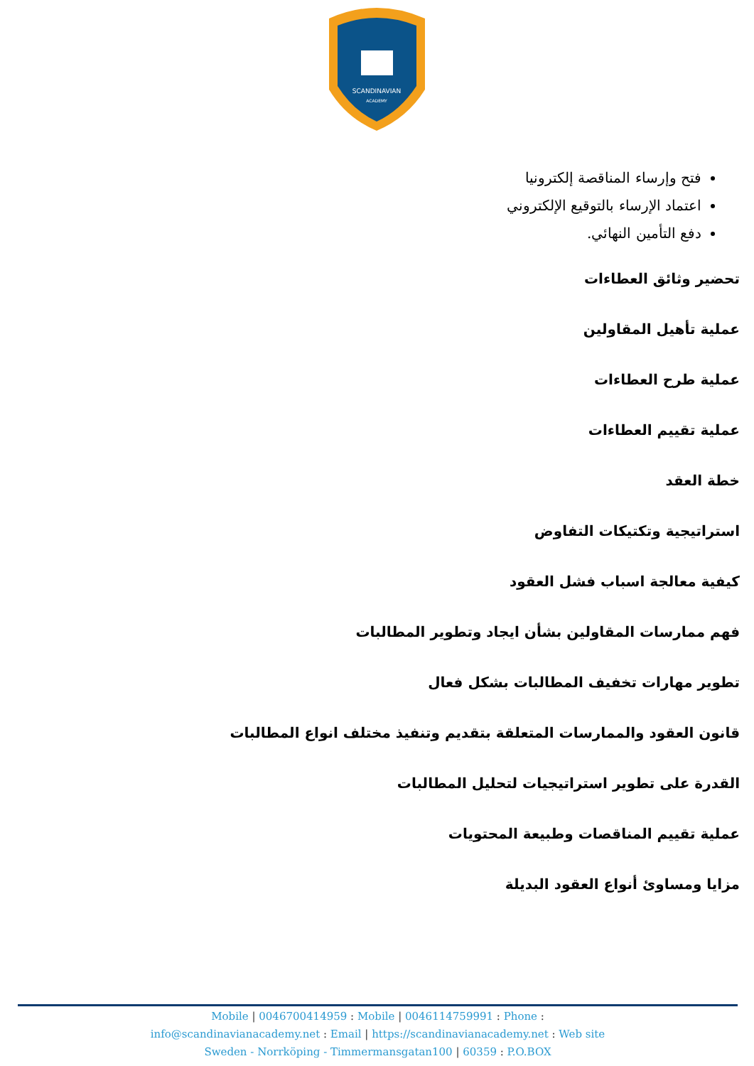SCANDINAVIAN
ACADEMY
فتح وإرساء المناقصة إلكترونيا
اعتماد الإرساء بالتوقيع الإلكتروني
دفع التأمين النهائي.
تحضير وثائق العطاءات
عملية تأهيل المقاولين
عملية طرح العطاءات
عملية تقييم العطاءات
خطة العقد
استراتيجية وتكتيكات التفاوض
كيفية معالجة اسباب فشل العقود
فهم ممارسات المقاولين بشأن ايجاد وتطوير المطالبات
تطوير مهارات تخفيف المطالبات بشكل فعال
قانون العقود والممارسات المتعلقة بتقديم وتنفيذ مختلف انواع المطالبات
القدرة على تطوير استراتيجيات لتحليل المطالبات
عملية تقييم المناقصات وطبيعة المحتويات
مزايا ومساوئ أنواع العقود البديلة
Mobile | 0046700414959 : Mobile | 0046114759991 : Phone :
info@scandinavianacademy.net : Email | https://scandinavianacademy.net : Web site
Sweden - Norrköping - Timmermansgatan100 | 60359 : P.O.BOX